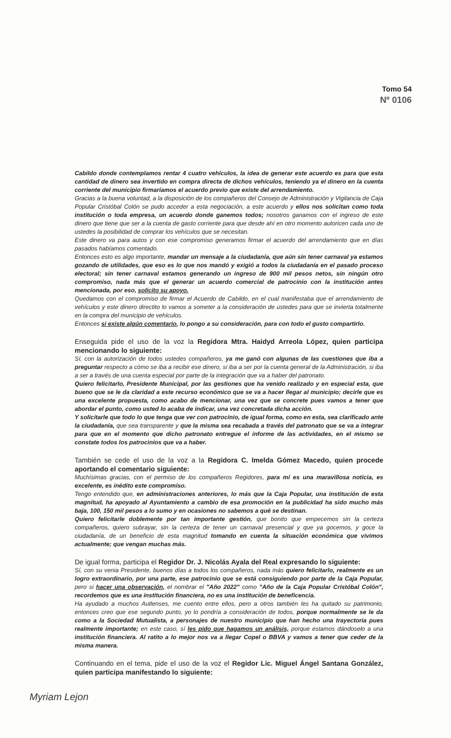Tomo 54
Nº 0106
Cabildo donde contemplamos rentar 4 cuatro vehículos, la idea de generar este acuerdo es para que esta cantidad de dinero sea invertido en compra directa de dichos vehículos, teniendo ya el dinero en la cuenta corriente del municipio firmaríamos el acuerdo previo que existe del arrendamiento.
Gracias a la buena voluntad, a la disposición de los compañeros del Consejo de Administración y Vigilancia de Caja Popular Cristóbal Colón se pudo acceder a esta negociación, a este acuerdo y ellos nos solicitan como toda institución o toda empresa, un acuerdo donde ganemos todos; nosotros ganamos con el ingreso de este dinero que tiene que ser a la cuenta de gasto corriente para que desde ahí en otro momento autoricen cada uno de ustedes la posibilidad de comprar los vehículos que se necesitan.
Este dinero va para autos y con ese compromiso generamos firmar el acuerdo del arrendamiento que en días pasados habíamos comentado.
Entonces esto es algo importante, mandar un mensaje a la ciudadanía, que aún sin tener carnaval ya estamos gozando de utilidades, que eso es lo que nos mandó y exigió a todos la ciudadanía en el pasado proceso electoral; sin tener carnaval estamos generando un ingreso de 900 mil pesos netos, sin ningún otro compromiso, nada más que el generar un acuerdo comercial de patrocinio con la institución antes mencionada, por eso, solicito su apoyo.
Quedamos con el compromiso de firmar el Acuerdo de Cabildo, en el cual manifestaba que el arrendamiento de vehículos y este dinero directito lo vamos a someter a la consideración de ustedes para que se invierta totalmente en la compra del municipio de vehículos.
Entonces si existe algún comentario, lo pongo a su consideración, para con todo el gusto compartirlo.
Enseguida pide el uso de la voz la Regidora Mtra. Haidyd Arreola López, quien participa mencionando lo siguiente:
Sí, con la autorización de todos ustedes compañeros, ya me ganó con algunas de las cuestiones que iba a preguntar respecto a cómo se iba a recibir ese dinero, si iba a ser por la cuenta general de la Administración, si iba a ser a través de una cuenta especial por parte de la integración que va a haber del patronato.
Quiero felicitarlo, Presidente Municipal, por las gestiones que ha venido realizado y en especial esta, que bueno que se le da claridad a este recurso económico que se va a hacer llegar al municipio; decirle que es una excelente propuesta, como acabo de mencionar, una vez que se concrete pues vamos a tener que abordar el punto, como usted lo acaba de indicar, una vez concretada dicha acción.
Y solicitarle que todo lo que tenga que ver con patrocinio, de igual forma, como en esta, sea clarificado ante la ciudadanía, que sea transparente y que la misma sea recabada a través del patronato que se va a integrar para que en el momento que dicho patronato entregue el informe de las actividades, en el mismo se constate todos los patrocinios que va a haber.
También se cede el uso de la voz a la Regidora C. Imelda Gómez Macedo, quien procede aportando el comentario siguiente:
Muchísimas gracias, con el permiso de los compañeros Regidores, para mí es una maravillosa noticia, es excelente, es inédito este compromiso.
Tengo entendido que, en administraciones anteriores, lo más que la Caja Popular, una institución de esta magnitud, ha apoyado al Ayuntamiento a cambio de esa promoción en la publicidad ha sido mucho más baja, 100, 150 mil pesos a lo sumo y en ocasiones no sabemos a qué se destinan.
Quiero felicitarle doblemente por tan importante gestión, que bonito que empecemos sin la certeza compañeros, quiero subrayar, sin la certeza de tener un carnaval presencial y que ya gocemos, y goce la ciudadanía, de un beneficio de esta magnitud tomando en cuenta la situación económica que vivimos actualmente; que vengan muchas más.
De igual forma, participa el Regidor Dr. J. Nicolás Ayala del Real expresando lo siguiente:
Sí, con su venia Presidente, buenos días a todos los compañeros, nada más quiero felicitarlo, realmente es un logro extraordinario, por una parte, ese patrocinio que se está consiguiendo por parte de la Caja Popular, pero si hacer una observación, el nombrar el "Año 2022" como "Año de la Caja Popular Cristóbal Colón", recordemos que es una institución financiera, no es una institución de beneficencia.
Ha ayudado a muchos Autlenses, me cuento entre ellos, pero a otros también les ha quitado su patrimonio, entonces creo que ese segundo punto, yo lo pondría a consideración de todos, porque normalmente se le da como a la Sociedad Mutualista, a personajes de nuestro municipio que han hecho una trayectoria pues realmente importante; en este caso, sí les pido que hagamos un análisis, porque estamos dándoselo a una institución financiera. Al ratito a lo mejor nos va a llegar Copel o BBVA y vamos a tener que ceder de la misma manera.
Continuando en el tema, pide el uso de la voz el Regidor Lic. Miguel Ángel Santana González, quien participa manifestando lo siguiente:
Myriam Lejon